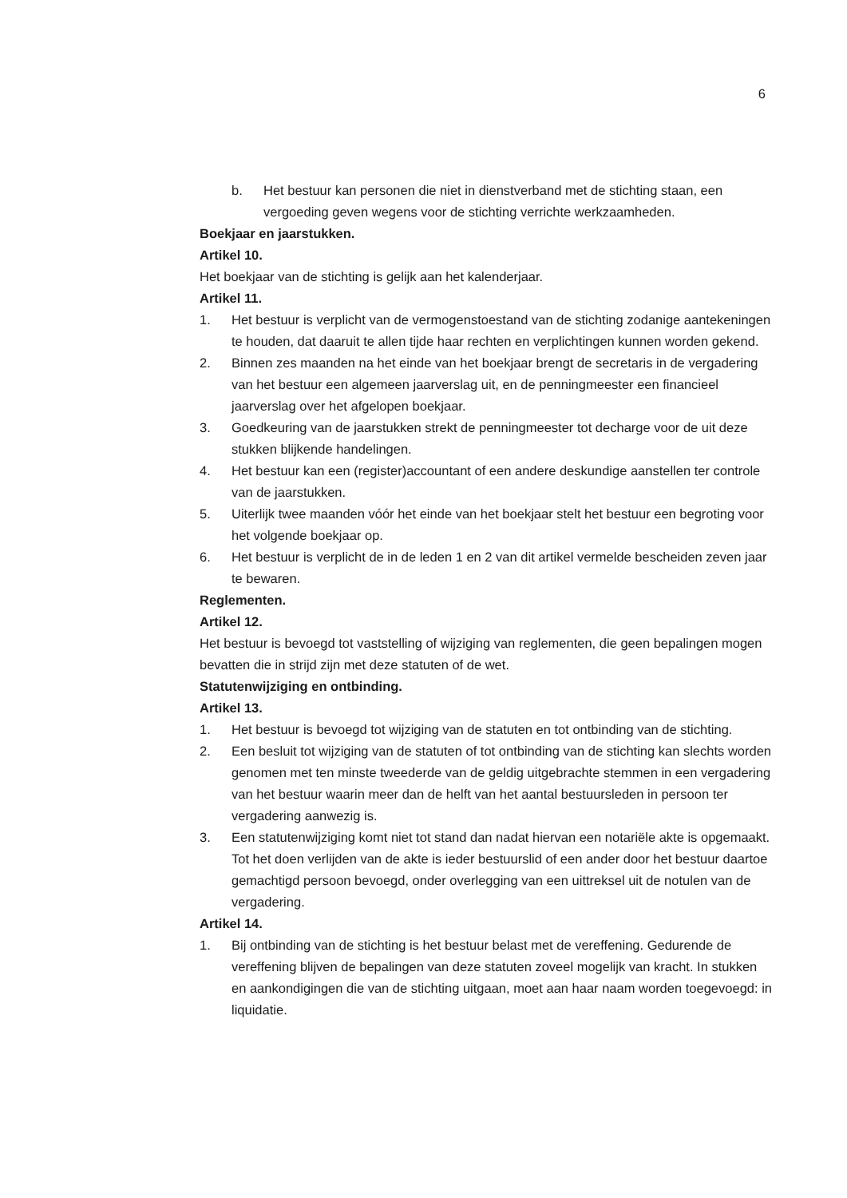6
b. Het bestuur kan personen die niet in dienstverband met de stichting staan, een vergoeding geven wegens voor de stichting verrichte werkzaamheden.
Boekjaar en jaarstukken.
Artikel 10.
Het boekjaar van de stichting is gelijk aan het kalenderjaar.
Artikel 11.
1. Het bestuur is verplicht van de vermogenstoestand van de stichting zodanige aantekeningen te houden, dat daaruit te allen tijde haar rechten en verplichtingen kunnen worden gekend.
2. Binnen zes maanden na het einde van het boekjaar brengt de secretaris in de vergadering van het bestuur een algemeen jaarverslag uit, en de penningmeester een financieel jaarverslag over het afgelopen boekjaar.
3. Goedkeuring van de jaarstukken strekt de penningmeester tot decharge voor de uit deze stukken blijkende handelingen.
4. Het bestuur kan een (register)accountant of een andere deskundige aanstellen ter controle van de jaarstukken.
5. Uiterlijk twee maanden vóór het einde van het boekjaar stelt het bestuur een begroting voor het volgende boekjaar op.
6. Het bestuur is verplicht de in de leden 1 en 2 van dit artikel vermelde bescheiden zeven jaar te bewaren.
Reglementen.
Artikel 12.
Het bestuur is bevoegd tot vaststelling of wijziging van reglementen, die geen bepalingen mogen bevatten die in strijd zijn met deze statuten of de wet.
Statutenwijziging en ontbinding.
Artikel 13.
1. Het bestuur is bevoegd tot wijziging van de statuten en tot ontbinding van de stichting.
2. Een besluit tot wijziging van de statuten of tot ontbinding van de stichting kan slechts worden genomen met ten minste tweederde van de geldig uitgebrachte stemmen in een vergadering van het bestuur waarin meer dan de helft van het aantal bestuursleden in persoon ter vergadering aanwezig is.
3. Een statutenwijziging komt niet tot stand dan nadat hiervan een notariële akte is opgemaakt. Tot het doen verlijden van de akte is ieder bestuurslid of een ander door het bestuur daartoe gemachtigd persoon bevoegd, onder overlegging van een uittreksel uit de notulen van de vergadering.
Artikel 14.
1. Bij ontbinding van de stichting is het bestuur belast met de vereffening. Gedurende de vereffening blijven de bepalingen van deze statuten zoveel mogelijk van kracht. In stukken en aankondigingen die van de stichting uitgaan, moet aan haar naam worden toegevoegd: in liquidatie.